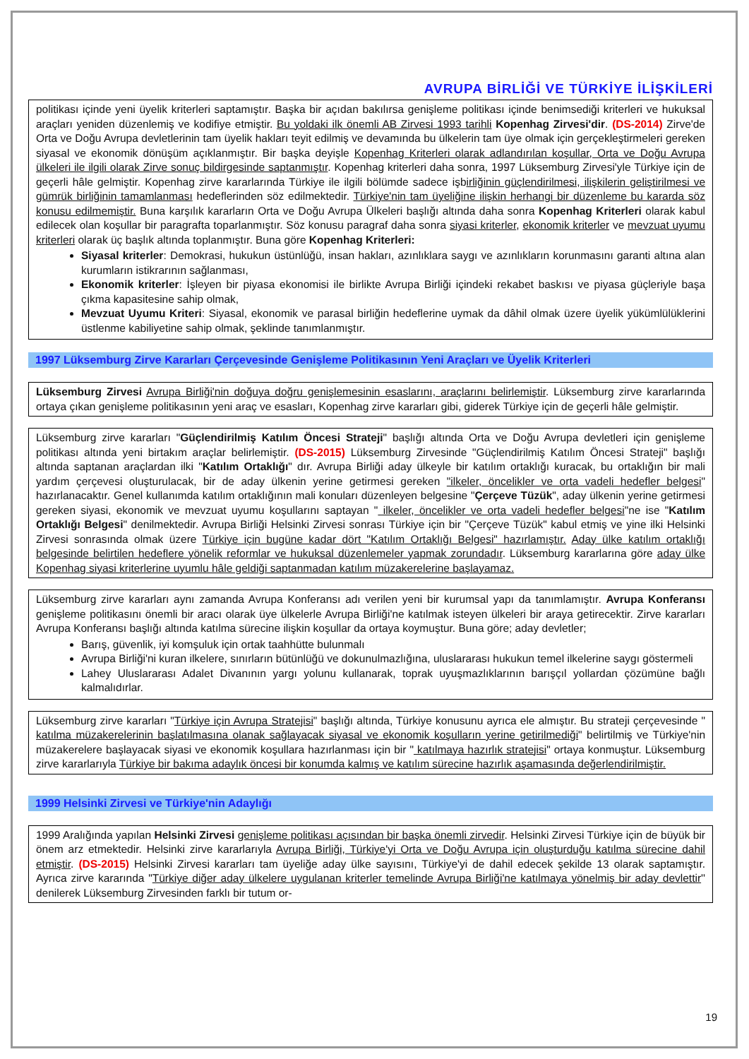AVRUPA BİRLİĞİ VE TÜRKİYE İLİŞKİLERİ
politikası içinde yeni üyelik kriterleri saptamıştır. Başka bir açıdan bakılırsa genişleme politikası içinde benimsediği kriterleri ve hukuksal araçları yeniden düzenlemiş ve kodifiye etmiştir. Bu yoldaki ilk önemli AB Zirvesi 1993 tarihli Kopenhag Zirvesi'dir. (DS-2014) Zirve'de Orta ve Doğu Avrupa devletlerinin tam üyelik hakları teyit edilmiş ve devamında bu ülkelerin tam üye olmak için gerçekleştirmeleri gereken siyasal ve ekonomik dönüşüm açıklanmıştır. Bir başka deyişle Kopenhag Kriterleri olarak adlandırılan koşullar, Orta ve Doğu Avrupa ülkeleri ile ilgili olarak Zirve sonuç bildirgesinde saptanmıştır. Kopenhag kriterleri daha sonra, 1997 Lüksemburg Zirvesi'yle Türkiye için de geçerli hâle gelmiştir. Kopenhag zirve kararlarında Türkiye ile ilgili bölümde sadece işbirliğinin güçlendirilmesi, ilişkilerin geliştirilmesi ve gümrük birliğinin tamamlanması hedeflerinden söz edilmektedir. Türkiye'nin tam üyeliğine ilişkin herhangi bir düzenleme bu kararda söz konusu edilmemiştir. Buna karşılık kararların Orta ve Doğu Avrupa Ülkeleri başlığı altında daha sonra Kopenhag Kriterleri olarak kabul edilecek olan koşullar bir paragrafta toparlanmıştır. Söz konusu paragraf daha sonra siyasi kriterler, ekonomik kriterler ve mevzuat uyumu kriterleri olarak üç başlık altında toplanmıştır. Buna göre Kopenhag Kriterleri:
Siyasal kriterler: Demokrasi, hukukun üstünlüğü, insan hakları, azınlıklara saygı ve azınlıkların korunmasını garanti altına alan kurumların istikrarının sağlanması,
Ekonomik kriterler: İşleyen bir piyasa ekonomisi ile birlikte Avrupa Birliği içindeki rekabet baskısı ve piyasa güçleriyle başa çıkma kapasitesine sahip olmak,
Mevzuat Uyumu Kriteri: Siyasal, ekonomik ve parasal birliğin hedeflerine uymak da dâhil olmak üzere üyelik yükümlülüklerini üstlenme kabiliyetine sahip olmak, şeklinde tanımlanmıştır.
1997 Lüksemburg Zirve Kararları Çerçevesinde Genişleme Politikasının Yeni Araçları ve Üyelik Kriterleri
Lüksemburg Zirvesi Avrupa Birliği'nin doğuya doğru genişlemesinin esaslarını, araçlarını belirlemiştir. Lüksemburg zirve kararlarında ortaya çıkan genişleme politikasının yeni araç ve esasları, Kopenhag zirve kararları gibi, giderek Türkiye için de geçerli hâle gelmiştir.
Lüksemburg zirve kararları "Güçlendirilmiş Katılım Öncesi Strateji" başlığı altında Orta ve Doğu Avrupa devletleri için genişleme politikası altında yeni birtakım araçlar belirlemiştir. (DS-2015) Lüksemburg Zirvesinde "Güçlendirilmiş Katılım Öncesi Strateji" başlığı altında saptanan araçlardan ilki "Katılım Ortaklığı" dır. Avrupa Birliği aday ülkeyle bir katılım ortaklığı kuracak, bu ortaklığın bir mali yardım çerçevesi oluşturulacak, bir de aday ülkenin yerine getirmesi gereken "ilkeler, öncelikler ve orta vadeli hedefler belgesi" hazırlanacaktır. Genel kullanımda katılım ortaklığının mali konuları düzenleyen belgesine "Çerçeve Tüzük", aday ülkenin yerine getirmesi gereken siyasi, ekonomik ve mevzuat uyumu koşullarını saptayan " ilkeler, öncelikler ve orta vadeli hedefler belgesi"ne ise "Katılım Ortaklığı Belgesi" denilmektedir. Avrupa Birliği Helsinki Zirvesi sonrası Türkiye için bir "Çerçeve Tüzük" kabul etmiş ve yine ilki Helsinki Zirvesi sonrasında olmak üzere Türkiye için bugüne kadar dört "Katılım Ortaklığı Belgesi" hazırlamıştır. Aday ülke katılım ortaklığı belgesinde belirtilen hedeflere yönelik reformlar ve hukuksal düzenlemeler yapmak zorundadır. Lüksemburg kararlarına göre aday ülke Kopenhag siyasi kriterlerine uyumlu hâle geldiği saptanmadan katılım müzakerelerine başlayamaz.
Lüksemburg zirve kararları aynı zamanda Avrupa Konferansı adı verilen yeni bir kurumsal yapı da tanımlamıştır. Avrupa Konferansı genişleme politikasını önemli bir aracı olarak üye ülkelerle Avrupa Birliği'ne katılmak isteyen ülkeleri bir araya getirecektir. Zirve kararları Avrupa Konferansı başlığı altında katılma sürecine ilişkin koşullar da ortaya koymuştur. Buna göre; aday devletler;
Barış, güvenlik, iyi komşuluk için ortak taahhütte bulunmalı
Avrupa Birliği'ni kuran ilkelere, sınırların bütünlüğü ve dokunulmazlığına, uluslararası hukukun temel ilkelerine saygı göstermeli
Lahey Uluslararası Adalet Divanının yargı yolunu kullanarak, toprak uyuşmazlıklarının barışçıl yollardan çözümüne bağlı kalmalıdırlar.
Lüksemburg zirve kararları "Türkiye için Avrupa Stratejisi" başlığı altında, Türkiye konusunu ayrıca ele almıştır. Bu strateji çerçevesinde " katılma müzakerelerinin başlatılmasına olanak sağlayacak siyasal ve ekonomik koşulların yerine getirilmediği" belirtilmiş ve Türkiye'nin müzakerelere başlayacak siyasi ve ekonomik koşullara hazırlanması için bir " katılmaya hazırlık stratejisi" ortaya konmuştur. Lüksemburg zirve kararlarıyla Türkiye bir bakıma adaylık öncesi bir konumda kalmış ve katılım sürecine hazırlık aşamasında değerlendirilmiştir.
1999 Helsinki Zirvesi ve Türkiye'nin Adaylığı
1999 Aralığında yapılan Helsinki Zirvesi genişleme politikası açısından bir başka önemli zirvedir. Helsinki Zirvesi Türkiye için de büyük bir önem arz etmektedir. Helsinki zirve kararlarıyla Avrupa Birliği, Türkiye'yi Orta ve Doğu Avrupa için oluşturduğu katılma sürecine dahil etmiştir. (DS-2015) Helsinki Zirvesi kararları tam üyeliğe aday ülke sayısını, Türkiye'yi de dahil edecek şekilde 13 olarak saptamıştır. Ayrıca zirve kararında "Türkiye diğer aday ülkelere uygulanan kriterler temelinde Avrupa Birliği'ne katılmaya yönelmiş bir aday devlettir'' denilerek Lüksemburg Zirvesinden farklı bir tutum or-
19